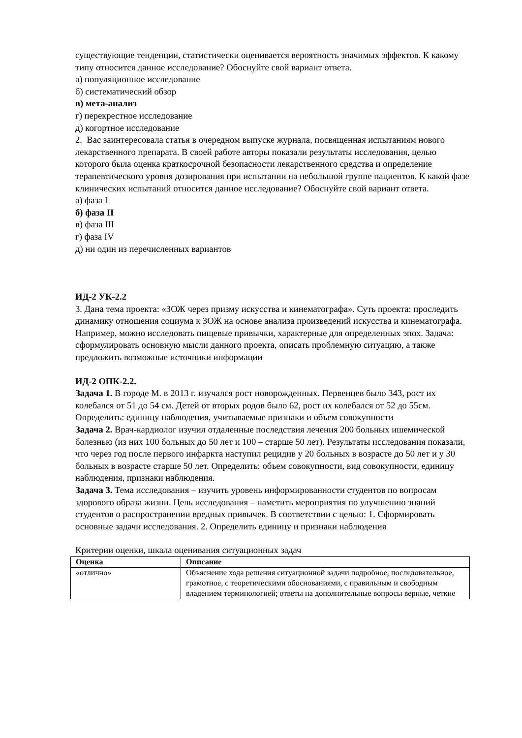существующие тенденции, статистически оценивается вероятность значимых эффектов. К какому типу относится данное исследование? Обоснуйте свой вариант ответа.
а) популяционное исследование
б) систематический обзор
в) мета-анализ
г) перекрестное исследование
д) когортное исследование
2. Вас заинтересовала статья в очередном выпуске журнала, посвященная испытаниям нового лекарственного препарата. В своей работе авторы показали результаты исследования, целью которого была оценка краткосрочной безопасности лекарственного средства и определение терапевтического уровня дозирования при испытании на небольшой группе пациентов. К какой фазе клинических испытаний относится данное исследование? Обоснуйте свой вариант ответа.
а) фаза I
б) фаза II
в) фаза III
г) фаза IV
д) ни один из перечисленных вариантов
ИД-2 УК-2.2
3. Дана тема проекта: «ЗОЖ через призму искусства и кинематографа». Суть проекта: проследить динамику отношения социума к ЗОЖ на основе анализа произведений искусства и кинематографа. Например, можно исследовать пищевые привычки, характерные для определенных эпох. Задача: сформулировать основную мысли данного проекта, описать проблемную ситуацию, а также предложить возможные источники информации
ИД-2 ОПК-2.2.
Задача 1. В городе М. в 2013 г. изучался рост новорожденных. Первенцев было 343, рост их колебался от 51 до 54 см. Детей от вторых родов было 62, рост их колебался от 52 до 55см. Определить: единицу наблюдения, учитываемые признаки и объем совокупности
Задача 2. Врач-кардиолог изучил отдаленные последствия лечения 200 больных ишемической болезнью (из них 100 больных до 50 лет и 100 – старше 50 лет). Результаты исследования показали, что через год после первого инфаркта наступил рецидив у 20 больных в возрасте до 50 лет и у 30 больных в возрасте старше 50 лет. Определить: объем совокупности, вид совокупности, единицу наблюдения, признаки наблюдения.
Задача 3. Тема исследования – изучить уровень информированности студентов по вопросам здорового образа жизни. Цель исследования – наметить мероприятия по улучшению знаний студентов о распространении вредных привычек. В соответствии с целью: 1. Сформировать основные задачи исследования. 2. Определить единицу и признаки наблюдения
Критерии оценки, шкала оценивания ситуационных задач
| Оценка | Описание |
| --- | --- |
| «отлично» | Объяснение хода решения ситуационной задачи подробное, последовательное, грамотное, с теоретическими обоснованиями, с правильным и свободным владением терминологией; ответы на дополнительные вопросы верные, четкие |